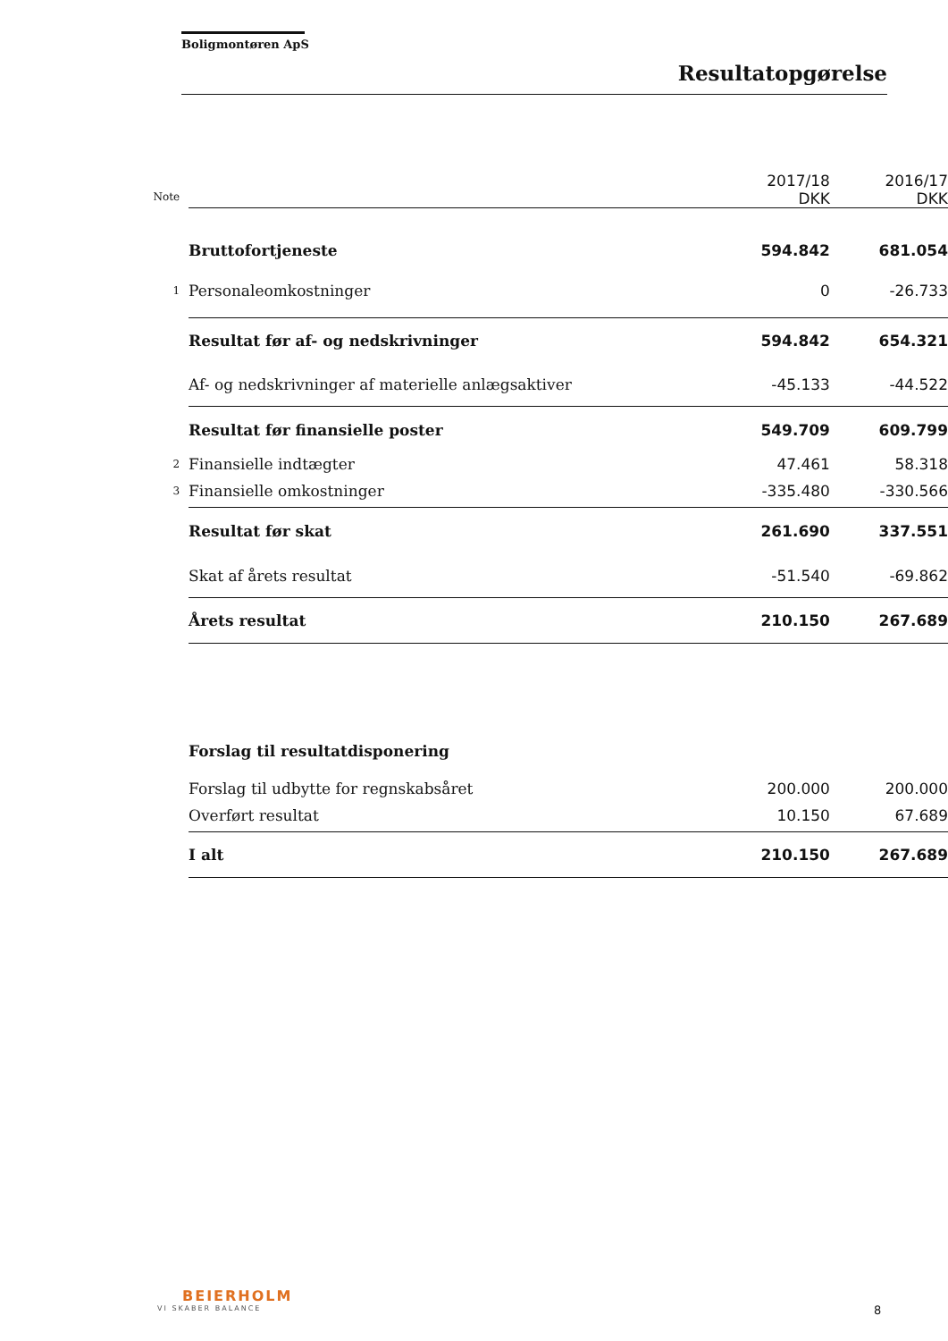Boligmontøren ApS
Resultatopgørelse
| Note | | 2017/18 DKK | 2016/17 DKK |
| --- | --- | --- | --- |
| | Bruttofortjeneste | 594.842 | 681.054 |
| 1 | Personaleomkostninger | 0 | -26.733 |
| | Resultat før af- og nedskrivninger | 594.842 | 654.321 |
| | Af- og nedskrivninger af materielle anlægsaktiver | -45.133 | -44.522 |
| | Resultat før finansielle poster | 549.709 | 609.799 |
| 2 | Finansielle indtægter | 47.461 | 58.318 |
| 3 | Finansielle omkostninger | -335.480 | -330.566 |
| | Resultat før skat | 261.690 | 337.551 |
| | Skat af årets resultat | -51.540 | -69.862 |
| | Årets resultat | 210.150 | 267.689 |
| | Forslag til resultatdisponering | | |
| | Forslag til udbytte for regnskabsåret | 200.000 | 200.000 |
| | Overført resultat | 10.150 | 67.689 |
| | I alt | 210.150 | 267.689 |
BEIERHOLM
VI SKABER BALANCE
8